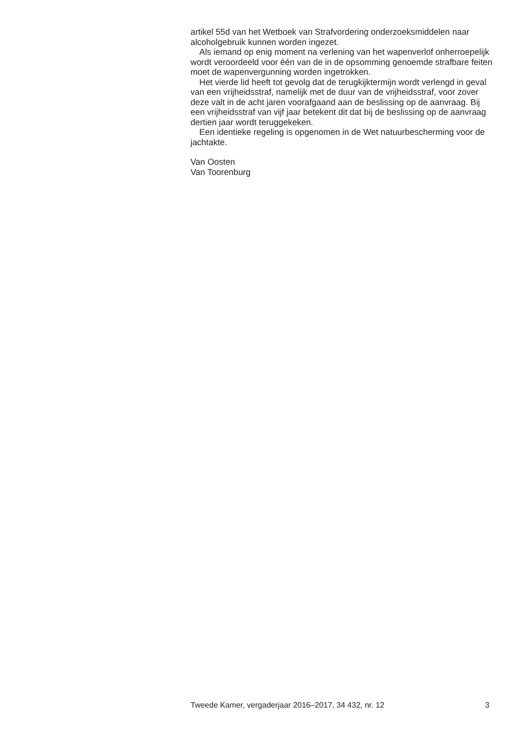artikel 55d van het Wetboek van Strafvordering onderzoeksmiddelen naar alcoholgebruik kunnen worden ingezet.
Als iemand op enig moment na verlening van het wapenverlof onherroepelijk wordt veroordeeld voor één van de in de opsomming genoemde strafbare feiten moet de wapenvergunning worden ingetrokken.
Het vierde lid heeft tot gevolg dat de terugkijktermijn wordt verlengd in geval van een vrijheidsstraf, namelijk met de duur van de vrijheidsstraf, voor zover deze valt in de acht jaren voorafgaand aan de beslissing op de aanvraag. Bij een vrijheidsstraf van vijf jaar betekent dit dat bij de beslissing op de aanvraag dertien jaar wordt teruggekeken.
Een identieke regeling is opgenomen in de Wet natuurbescherming voor de jachtakte.
Van Oosten
Van Toorenburg
Tweede Kamer, vergaderjaar 2016–2017, 34 432, nr. 12 3